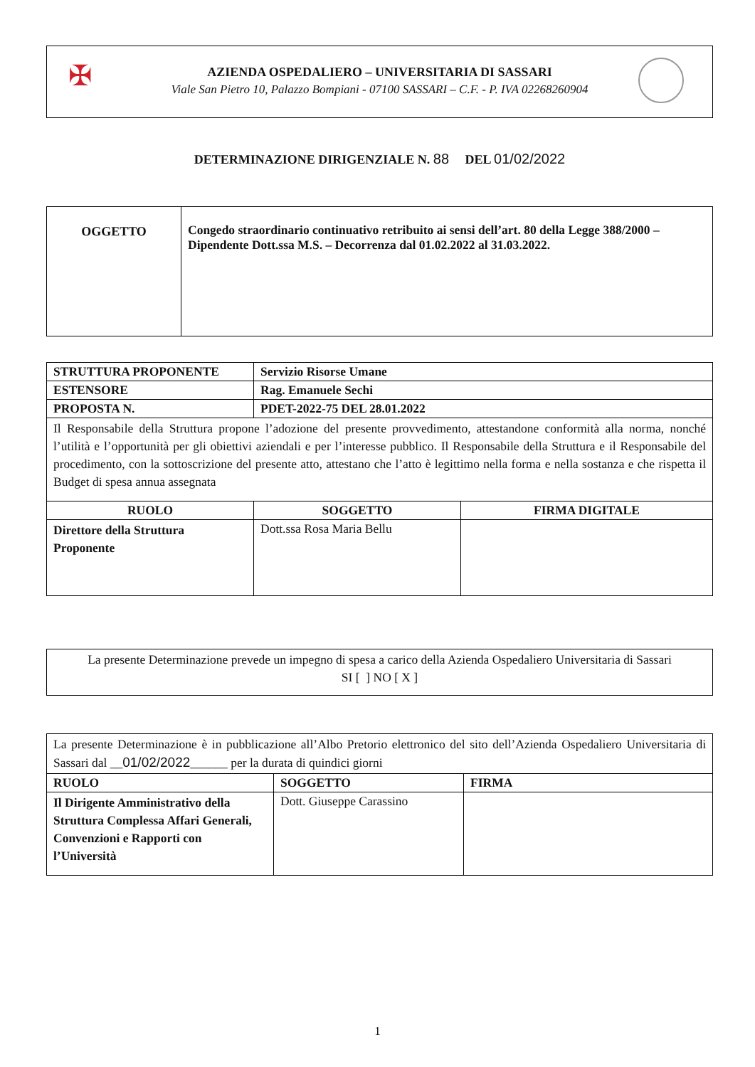✠
AZIENDA OSPEDALIERO – UNIVERSITARIA DI SASSARI
Viale San Pietro 10, Palazzo Bompiani - 07100 SASSARI – C.F. - P. IVA 02268260904
DETERMINAZIONE DIRIGENZIALE N. 88 DEL 01/02/2022
| OGGETTO | Congedo straordinario continuativo retribuito ai sensi dell’art. 80 della Legge 388/2000 – Dipendente Dott.ssa M.S. – Decorrenza dal 01.02.2022 al 31.03.2022. |
| STRUTTURA PROPONENTE | Servizio Risorse Umane | |
| ESTENSORE | Rag. Emanuele Sechi | |
| PROPOSTA N. | PDET-2022-75 DEL 28.01.2022 | |
| Il Responsabile della Struttura propone l’adozione del presente provvedimento, attestandone conformità alla norma, nonché l’utilità e l’opportunità per gli obiettivi aziendali e per l’interesse pubblico. Il Responsabile della Struttura e il Responsabile del procedimento, con la sottoscrizione del presente atto, attestano che l’atto è legittimo nella forma e nella sostanza e che rispetta il Budget di spesa annua assegnata | | |
| RUOLO | SOGGETTO | FIRMA DIGITALE |
| Direttore della Struttura Proponente | Dott.ssa Rosa Maria Bellu | |
| La presente Determinazione prevede un impegno di spesa a carico della Azienda Ospedaliero Universitaria di Sassari SI [ ] NO [ X ] |
| La presente Determinazione è in pubblicazione all’Albo Pretorio elettronico del sito dell’Azienda Ospedaliero Universitaria di Sassari dal __ 01/02/2022 ______ per la durata di quindici giorni | | |
| RUOLO | SOGGETTO | FIRMA |
| Il Dirigente Amministrativo della Struttura Complessa Affari Generali, Convenzioni e Rapporti con l’Università | Dott. Giuseppe Carassino | |
1